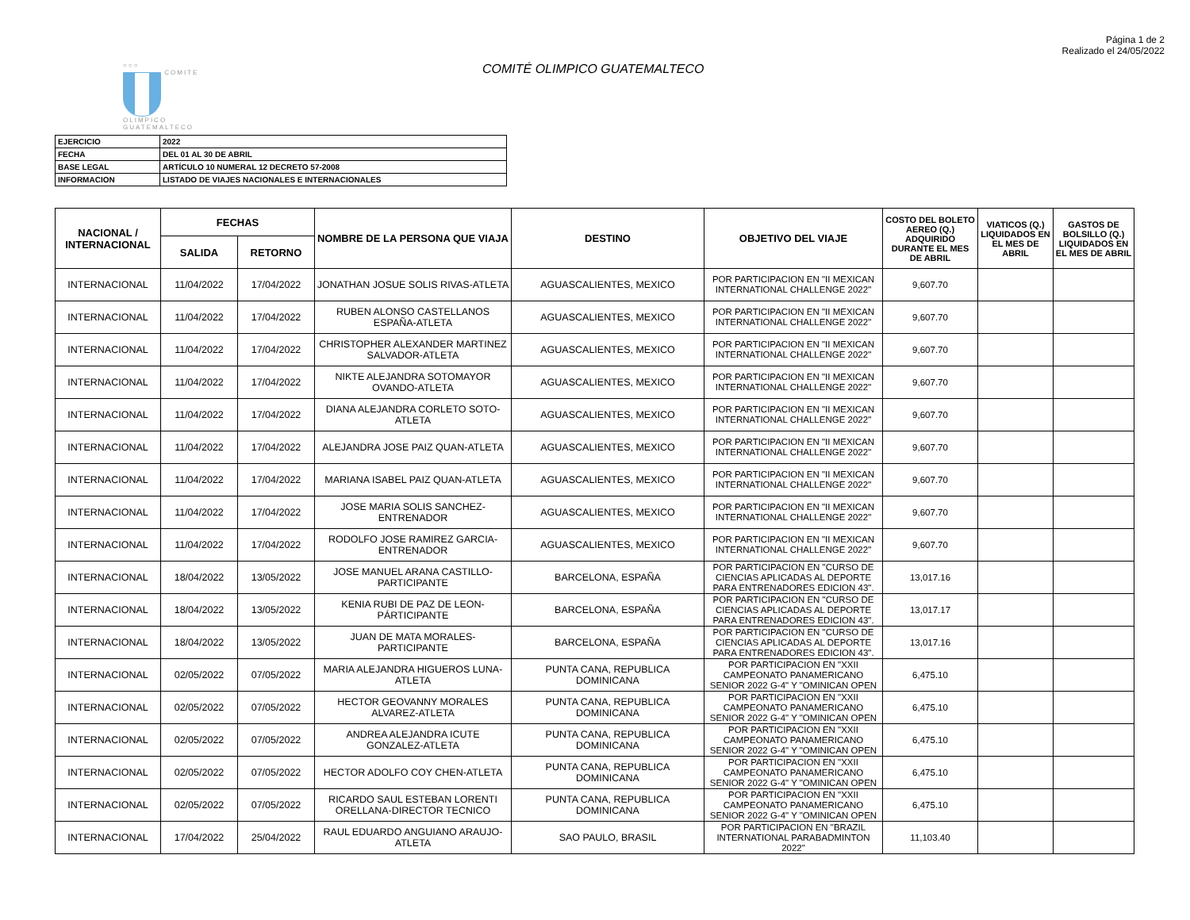Página 1 de 2
Realizado el 24/05/2022
○○○
COMITE
OLIMPICO
GUATEMALTECO
COMITÉ OLIMPICO GUATEMALTECO
| EJERCICIO | 2022 |
| FECHA | DEL 01 AL 30 DE ABRIL |
| BASE LEGAL | ARTÍCULO 10 NUMERAL 12 DECRETO 57-2008 |
| INFORMACION | LISTADO DE VIAJES NACIONALES E INTERNACIONALES |
| NACIONAL / INTERNACIONAL | FECHAS | | NOMBRE DE LA PERSONA QUE VIAJA | DESTINO | OBJETIVO DEL VIAJE | COSTO DEL BOLETO AEREO (Q.) ADQUIRIDO DURANTE EL MES DE ABRIL | VIATICOS (Q.) LIQUIDADOS EN EL MES DE ABRIL | GASTOS DE BOLSILLO (Q.) LIQUIDADOS EN EL MES DE ABRIL |
| --- | --- | --- | --- | --- | --- | --- | --- | --- |
| | SALIDA | RETORNO | | | | | | |
| INTERNACIONAL | 11/04/2022 | 17/04/2022 | JONATHAN JOSUE SOLIS RIVAS-ATLETA | AGUASCALIENTES, MEXICO | POR PARTICIPACION EN "II MEXICAN INTERNATIONAL CHALLENGE 2022" | 9,607.70 | | |
| INTERNACIONAL | 11/04/2022 | 17/04/2022 | RUBEN ALONSO CASTELLANOS ESPAÑA-ATLETA | AGUASCALIENTES, MEXICO | POR PARTICIPACION EN "II MEXICAN INTERNATIONAL CHALLENGE 2022" | 9,607.70 | | |
| INTERNACIONAL | 11/04/2022 | 17/04/2022 | CHRISTOPHER ALEXANDER MARTINEZ SALVADOR-ATLETA | AGUASCALIENTES, MEXICO | POR PARTICIPACION EN "II MEXICAN INTERNATIONAL CHALLENGE 2022" | 9,607.70 | | |
| INTERNACIONAL | 11/04/2022 | 17/04/2022 | NIKTE ALEJANDRA SOTOMAYOR OVANDO-ATLETA | AGUASCALIENTES, MEXICO | POR PARTICIPACION EN "II MEXICAN INTERNATIONAL CHALLENGE 2022" | 9,607.70 | | |
| INTERNACIONAL | 11/04/2022 | 17/04/2022 | DIANA ALEJANDRA CORLETO SOTO-ATLETA | AGUASCALIENTES, MEXICO | POR PARTICIPACION EN "II MEXICAN INTERNATIONAL CHALLENGE 2022" | 9,607.70 | | |
| INTERNACIONAL | 11/04/2022 | 17/04/2022 | ALEJANDRA JOSE PAIZ QUAN-ATLETA | AGUASCALIENTES, MEXICO | POR PARTICIPACION EN "II MEXICAN INTERNATIONAL CHALLENGE 2022" | 9,607.70 | | |
| INTERNACIONAL | 11/04/2022 | 17/04/2022 | MARIANA ISABEL PAIZ QUAN-ATLETA | AGUASCALIENTES, MEXICO | POR PARTICIPACION EN "II MEXICAN INTERNATIONAL CHALLENGE 2022" | 9,607.70 | | |
| INTERNACIONAL | 11/04/2022 | 17/04/2022 | JOSE MARIA SOLIS SANCHEZ-ENTRENADOR | AGUASCALIENTES, MEXICO | POR PARTICIPACION EN "II MEXICAN INTERNATIONAL CHALLENGE 2022" | 9,607.70 | | |
| INTERNACIONAL | 11/04/2022 | 17/04/2022 | RODOLFO JOSE RAMIREZ GARCIA-ENTRENADOR | AGUASCALIENTES, MEXICO | POR PARTICIPACION EN "II MEXICAN INTERNATIONAL CHALLENGE 2022" | 9,607.70 | | |
| INTERNACIONAL | 18/04/2022 | 13/05/2022 | JOSE MANUEL ARANA CASTILLO-PARTICIPANTE | BARCELONA, ESPAÑA | POR PARTICIPACION EN "CURSO DE CIENCIAS APLICADAS AL DEPORTE PARA ENTRENADORES EDICION 43". | 13,017.16 | | |
| INTERNACIONAL | 18/04/2022 | 13/05/2022 | KENIA RUBI DE PAZ DE LEON-PÁRTICIPANTE | BARCELONA, ESPAÑA | POR PARTICIPACION EN "CURSO DE CIENCIAS APLICADAS AL DEPORTE PARA ENTRENADORES EDICION 43". | 13,017.17 | | |
| INTERNACIONAL | 18/04/2022 | 13/05/2022 | JUAN DE MATA MORALES-PARTICIPANTE | BARCELONA, ESPAÑA | POR PARTICIPACION EN "CURSO DE CIENCIAS APLICADAS AL DEPORTE PARA ENTRENADORES EDICION 43". | 13,017.16 | | |
| INTERNACIONAL | 02/05/2022 | 07/05/2022 | MARIA ALEJANDRA HIGUEROS LUNA-ATLETA | PUNTA CANA, REPUBLICA DOMINICANA | POR PARTICIPACION EN "XXII CAMPEONATO PANAMERICANO SENIOR 2022 G-4" Y "OMINICAN OPEN | 6,475.10 | | |
| INTERNACIONAL | 02/05/2022 | 07/05/2022 | HECTOR GEOVANNY MORALES ALVAREZ-ATLETA | PUNTA CANA, REPUBLICA DOMINICANA | POR PARTICIPACION EN "XXII CAMPEONATO PANAMERICANO SENIOR 2022 G-4" Y "OMINICAN OPEN | 6,475.10 | | |
| INTERNACIONAL | 02/05/2022 | 07/05/2022 | ANDREA ALEJANDRA ICUTE GONZALEZ-ATLETA | PUNTA CANA, REPUBLICA DOMINICANA | POR PARTICIPACION EN "XXII CAMPEONATO PANAMERICANO SENIOR 2022 G-4" Y "OMINICAN OPEN | 6,475.10 | | |
| INTERNACIONAL | 02/05/2022 | 07/05/2022 | HECTOR ADOLFO COY CHEN-ATLETA | PUNTA CANA, REPUBLICA DOMINICANA | POR PARTICIPACION EN "XXII CAMPEONATO PANAMERICANO SENIOR 2022 G-4" Y "OMINICAN OPEN | 6,475.10 | | |
| INTERNACIONAL | 02/05/2022 | 07/05/2022 | RICARDO SAUL ESTEBAN LORENTI ORELLANA-DIRECTOR TECNICO | PUNTA CANA, REPUBLICA DOMINICANA | POR PARTICIPACION EN "XXII CAMPEONATO PANAMERICANO SENIOR 2022 G-4" Y "OMINICAN OPEN | 6,475.10 | | |
| INTERNACIONAL | 17/04/2022 | 25/04/2022 | RAUL EDUARDO ANGUIANO ARAUJO-ATLETA | SAO PAULO, BRASIL | POR PARTICIPACION EN "BRAZIL INTERNATIONAL PARABADMINTON 2022" | 11,103.40 | | |